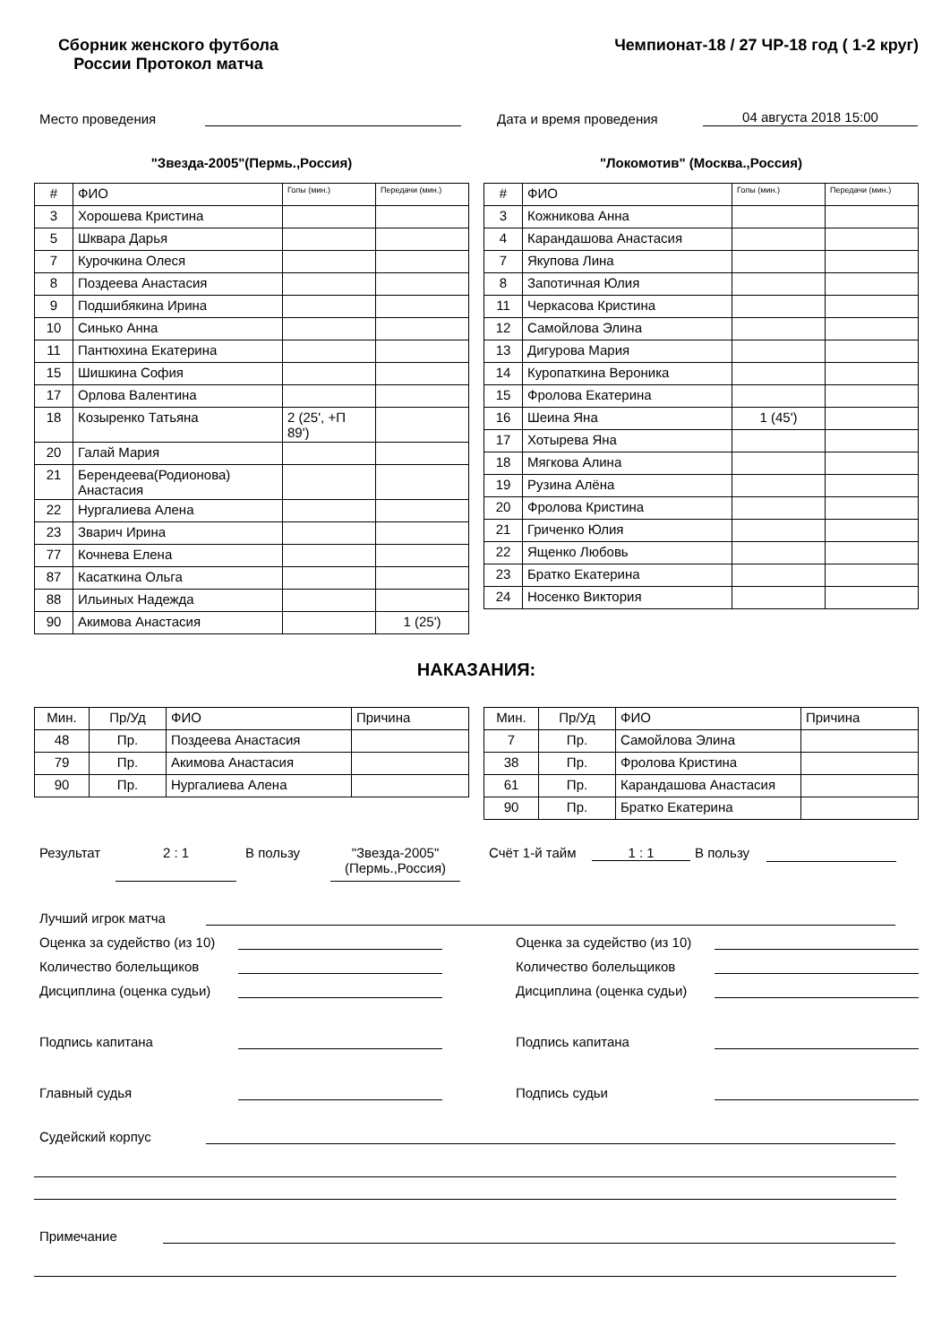Сборник женского футбола
России Протокол матча
Чемпионат-18 / 27 ЧР-18 год ( 1-2 круг)
Место проведения Дата и время проведения 04 августа 2018 15:00
"Звезда-2005"(Пермь.,Россия)
| # | ФИО | Голы (мин.) | Передачи (мин.) |
| --- | --- | --- | --- |
| 3 | Хорошева Кристина | | |
| 5 | Шквара Дарья | | |
| 7 | Курочкина Олеся | | |
| 8 | Поздеева Анастасия | | |
| 9 | Подшибякина Ирина | | |
| 10 | Синько Анна | | |
| 11 | Пантюхина Екатерина | | |
| 15 | Шишкина София | | |
| 17 | Орлова Валентина | | |
| 18 | Козыренко Татьяна | 2 (25', +П 89') | |
| 20 | Галай Мария | | |
| 21 | Берендеева(Родионова) Анастасия | | |
| 22 | Нургалиева Алена | | |
| 23 | Зварич Ирина | | |
| 77 | Кочнева Елена | | |
| 87 | Касаткина Ольга | | |
| 88 | Ильиных Надежда | | |
| 90 | Акимова Анастасия | | 1 (25') |
"Локомотив" (Москва.,Россия)
| # | ФИО | Голы (мин.) | Передачи (мин.) |
| --- | --- | --- | --- |
| 3 | Кожникова Анна | | |
| 4 | Карандашова Анастасия | | |
| 7 | Якупова Лина | | |
| 8 | Запотичная Юлия | | |
| 11 | Черкасова Кристина | | |
| 12 | Самойлова Элина | | |
| 13 | Дигурова Мария | | |
| 14 | Куропаткина Вероника | | |
| 15 | Фролова Екатерина | | |
| 16 | Шеина Яна | 1 (45') | |
| 17 | Хотырева Яна | | |
| 18 | Мягкова Алина | | |
| 19 | Рузина Алёна | | |
| 20 | Фролова Кристина | | |
| 21 | Гриченко Юлия | | |
| 22 | Ященко Любовь | | |
| 23 | Братко Екатерина | | |
| 24 | Носенко Виктория | | |
НАКАЗАНИЯ:
| Мин. | Пр/Уд | ФИО | Причина |
| --- | --- | --- | --- |
| 48 | Пр. | Поздеева Анастасия | |
| 79 | Пр. | Акимова Анастасия | |
| 90 | Пр. | Нургалиева Алена | |
| Мин. | Пр/Уд | ФИО | Причина |
| --- | --- | --- | --- |
| 7 | Пр. | Самойлова Элина | |
| 38 | Пр. | Фролова Кристина | |
| 61 | Пр. | Карандашова Анастасия | |
| 90 | Пр. | Братко Екатерина | |
Результат 2 : 1 В пользу "Звезда-2005"(Пермь.,Россия) Счёт 1-й тайм 1 : 1 В пользу
Лучший игрок матча
Оценка за судейство (из 10) Оценка за судейство (из 10)
Количество болельщиков Количество болельщиков
Дисциплина (оценка судьи) Дисциплина (оценка судьи)
Подпись капитана Подпись капитана
Главный судья Подпись судьи
Судейский корпус
Примечание